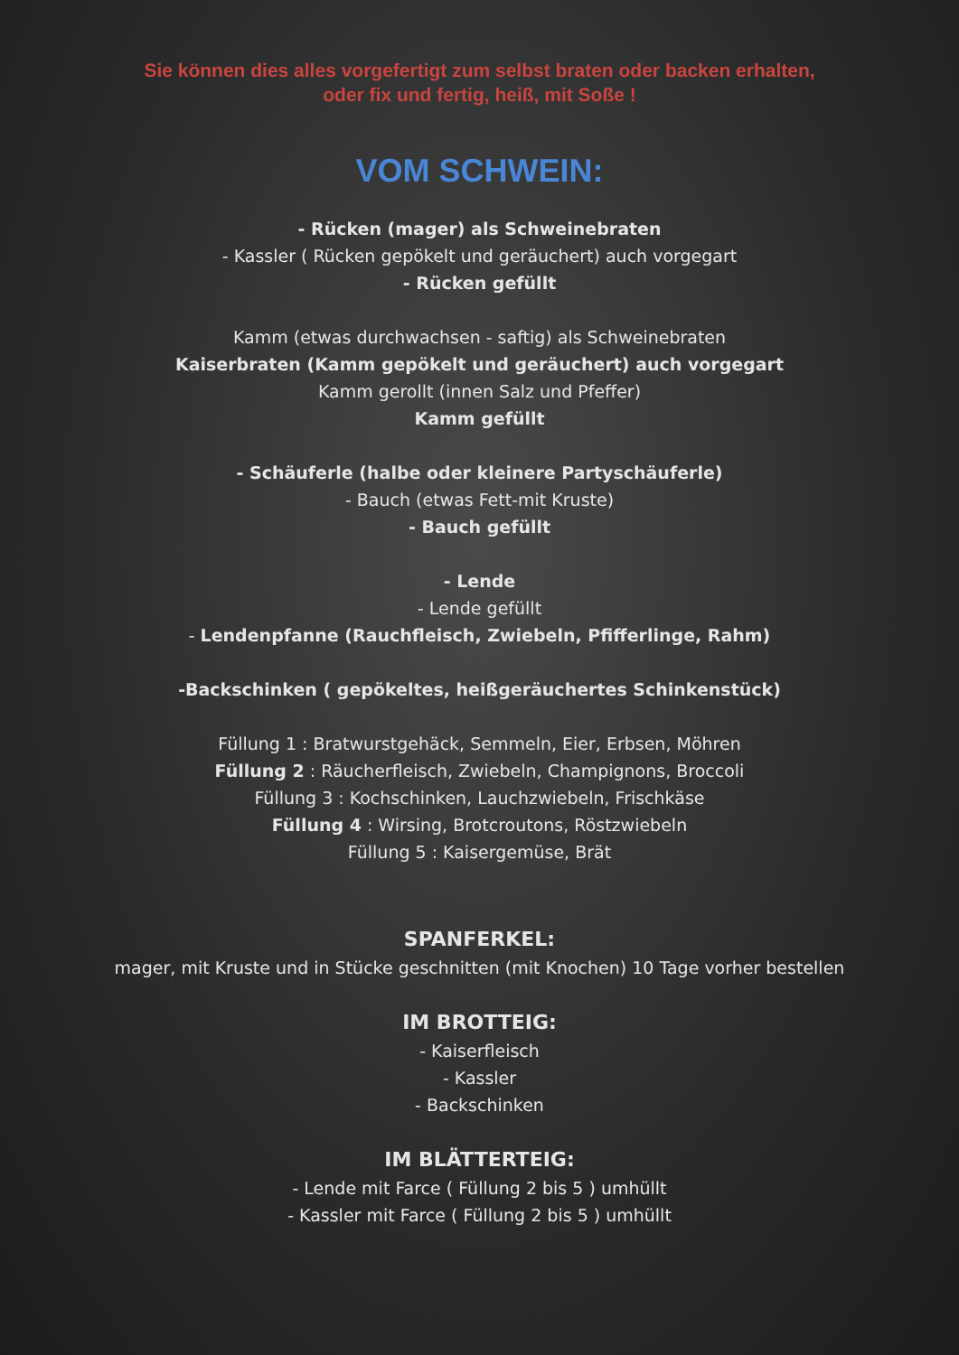Sie können dies alles vorgefertigt zum selbst braten oder backen erhalten,
oder fix und fertig, heiß, mit Soße !
VOM SCHWEIN:
- Rücken (mager) als Schweinebraten
- Kassler ( Rücken gepökelt und geräuchert) auch vorgegart
- Rücken gefüllt
Kamm (etwas durchwachsen - saftig) als Schweinebraten
Kaiserbraten (Kamm gepökelt und geräuchert) auch vorgegart
Kamm gerollt (innen Salz und Pfeffer)
Kamm gefüllt
- Schäuferle (halbe oder kleinere Partyschäuferle)
- Bauch (etwas Fett-mit Kruste)
- Bauch gefüllt
- Lende
- Lende gefüllt
- Lendenpfanne (Rauchfleisch, Zwiebeln, Pfifferlinge, Rahm)
-Backschinken ( gepökeltes, heißgeräuchertes Schinkenstück)
Füllung 1 : Bratwurstgehäck, Semmeln, Eier, Erbsen, Möhren
Füllung 2 : Räucherfleisch, Zwiebeln, Champignons, Broccoli
Füllung 3 : Kochschinken, Lauchzwiebeln, Frischkäse
Füllung 4 : Wirsing, Brotcroutons, Röstzwiebeln
Füllung 5 : Kaisergemüse, Brät
SPANFERKEL:
mager, mit Kruste und in Stücke geschnitten (mit Knochen) 10 Tage vorher bestellen
IM BROTTEIG:
- Kaiserfleisch
- Kassler
- Backschinken
IM BLÄTTERTEIG:
- Lende mit Farce ( Füllung 2 bis 5 ) umhüllt
- Kassler mit Farce ( Füllung 2 bis 5 ) umhüllt